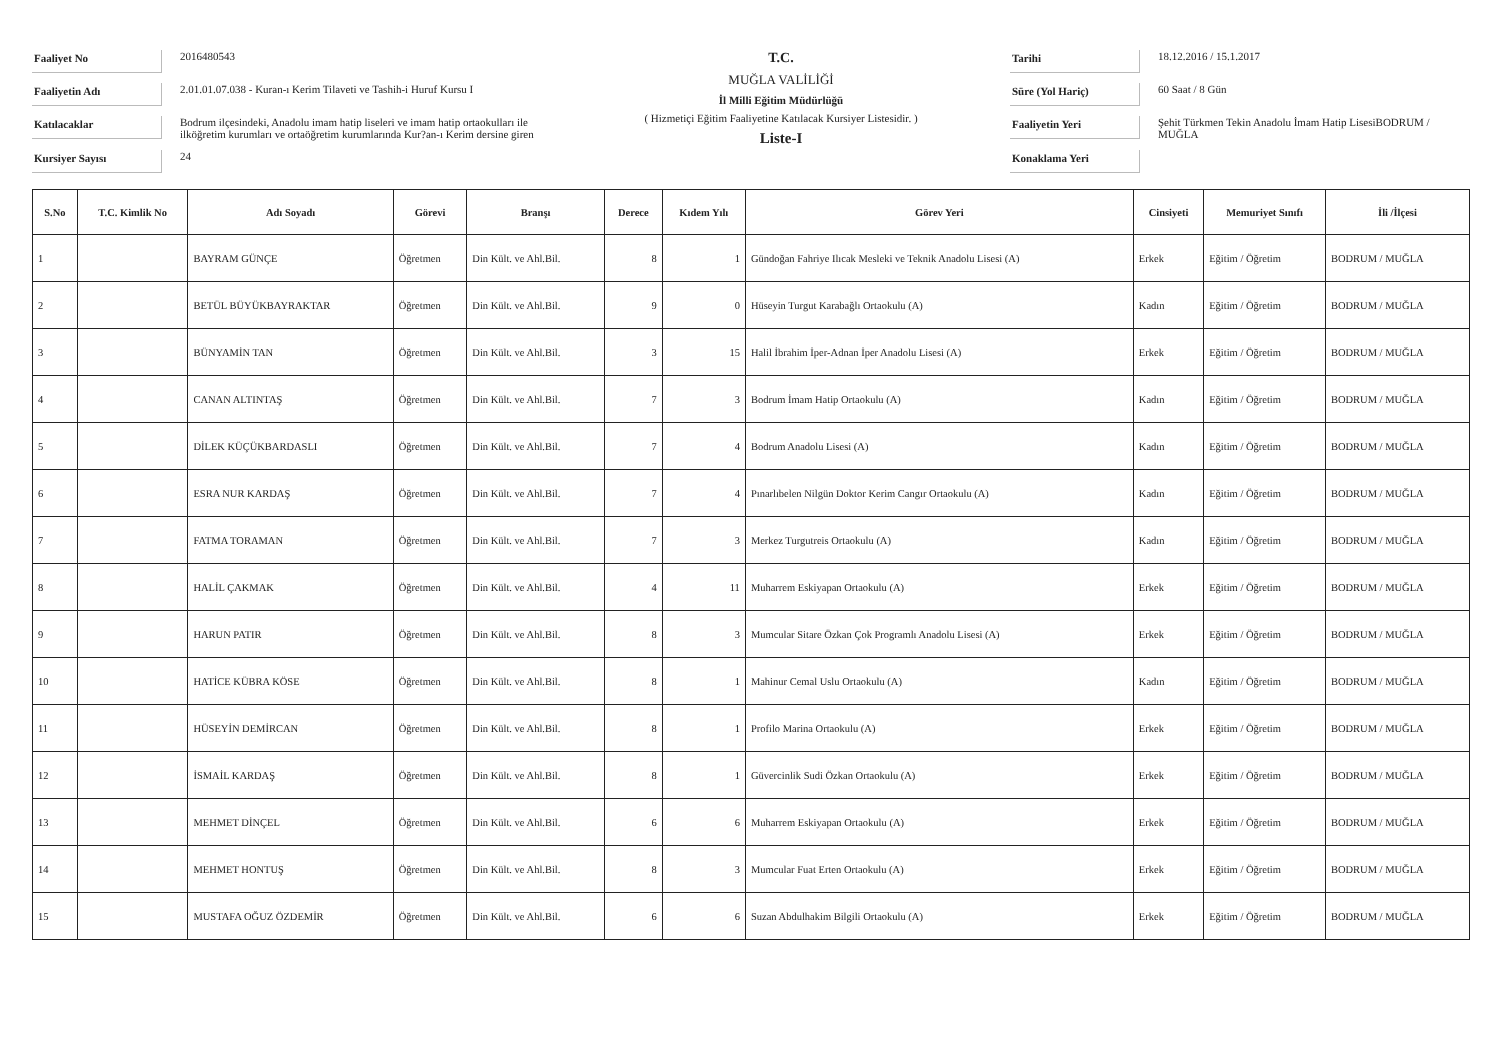Faaliyet No
2016480543
Faaliyetin Adı
2.01.01.07.038 - Kuran-ı Kerim Tilaveti ve Tashih-i Huruf Kursu I
Katılacaklar
Bodrum ilçesindeki, Anadolu imam hatip liseleri ve imam hatip ortaokulları ile ilköğretim kurumları ve ortaöğretim kurumlarında Kur?an-ı Kerim dersine giren
Kursiyer Sayısı
24
T.C.
MUĞLA VALİLİĞİ
İl Milli Eğitim Müdürlüğü
( Hizmetiçi Eğitim Faaliyetine Katılacak Kursiyer Listesidir. )
Liste-I
Tarihi
18.12.2016 / 15.1.2017
Süre (Yol Hariç)
60 Saat / 8 Gün
Faaliyetin Yeri
Şehit Türkmen Tekin Anadolu İmam Hatip LisesiBODRUM / MUĞLA
Konaklama Yeri
| S.No | T.C. Kimlik No | Adı Soyadı | Görevi | Branşı | Derece | Kıdem Yılı | Görev Yeri | Cinsiyeti | Memuriyet Sınıfı | İli /İlçesi |
| --- | --- | --- | --- | --- | --- | --- | --- | --- | --- | --- |
| 1 | | BAYRAM GÜNÇE | Öğretmen | Din Kült. ve Ahl.Bil. | 8 | 1 | Gündoğan Fahriye Ilıcak Mesleki ve Teknik Anadolu Lisesi (A) | Erkek | Eğitim / Öğretim | BODRUM / MUĞLA |
| 2 | | BETÜL BÜYÜKBAYRAKTAR | Öğretmen | Din Kült. ve Ahl.Bil. | 9 | 0 | Hüseyin Turgut Karabağlı Ortaokulu (A) | Kadın | Eğitim / Öğretim | BODRUM / MUĞLA |
| 3 | | BÜNYAMİN TAN | Öğretmen | Din Kült. ve Ahl.Bil. | 3 | 15 | Halil İbrahim İper-Adnan İper Anadolu Lisesi (A) | Erkek | Eğitim / Öğretim | BODRUM / MUĞLA |
| 4 | | CANAN ALTINTAŞ | Öğretmen | Din Kült. ve Ahl.Bil. | 7 | 3 | Bodrum İmam Hatip Ortaokulu (A) | Kadın | Eğitim / Öğretim | BODRUM / MUĞLA |
| 5 | | DİLEK KÜÇÜKBARDASLI | Öğretmen | Din Kült. ve Ahl.Bil. | 7 | 4 | Bodrum Anadolu Lisesi (A) | Kadın | Eğitim / Öğretim | BODRUM / MUĞLA |
| 6 | | ESRA NUR KARDAŞ | Öğretmen | Din Kült. ve Ahl.Bil. | 7 | 4 | Pınarlıbelen Nilgün Doktor Kerim Cangır Ortaokulu (A) | Kadın | Eğitim / Öğretim | BODRUM / MUĞLA |
| 7 | | FATMA TORAMAN | Öğretmen | Din Kült. ve Ahl.Bil. | 7 | 3 | Merkez Turgutreis Ortaokulu (A) | Kadın | Eğitim / Öğretim | BODRUM / MUĞLA |
| 8 | | HALİL ÇAKMAK | Öğretmen | Din Kült. ve Ahl.Bil. | 4 | 11 | Muharrem Eskiyapan Ortaokulu (A) | Erkek | Eğitim / Öğretim | BODRUM / MUĞLA |
| 9 | | HARUN PATIR | Öğretmen | Din Kült. ve Ahl.Bil. | 8 | 3 | Mumcular Sitare Özkan Çok Programlı Anadolu Lisesi (A) | Erkek | Eğitim / Öğretim | BODRUM / MUĞLA |
| 10 | | HATİCE KÜBRA KÖSE | Öğretmen | Din Kült. ve Ahl.Bil. | 8 | 1 | Mahinur Cemal Uslu Ortaokulu (A) | Kadın | Eğitim / Öğretim | BODRUM / MUĞLA |
| 11 | | HÜSEYİN DEMİRCAN | Öğretmen | Din Kült. ve Ahl.Bil. | 8 | 1 | Profilo Marina Ortaokulu (A) | Erkek | Eğitim / Öğretim | BODRUM / MUĞLA |
| 12 | | İSMAİL KARDAŞ | Öğretmen | Din Kült. ve Ahl.Bil. | 8 | 1 | Güvercinlik Sudi Özkan Ortaokulu (A) | Erkek | Eğitim / Öğretim | BODRUM / MUĞLA |
| 13 | | MEHMET DİNÇEL | Öğretmen | Din Kült. ve Ahl.Bil. | 6 | 6 | Muharrem Eskiyapan Ortaokulu (A) | Erkek | Eğitim / Öğretim | BODRUM / MUĞLA |
| 14 | | MEHMET HONTUŞ | Öğretmen | Din Kült. ve Ahl.Bil. | 8 | 3 | Mumcular Fuat Erten Ortaokulu (A) | Erkek | Eğitim / Öğretim | BODRUM / MUĞLA |
| 15 | | MUSTAFA OĞUZ ÖZDEMİR | Öğretmen | Din Kült. ve Ahl.Bil. | 6 | 6 | Suzan Abdulhakim Bilgili Ortaokulu (A) | Erkek | Eğitim / Öğretim | BODRUM / MUĞLA |